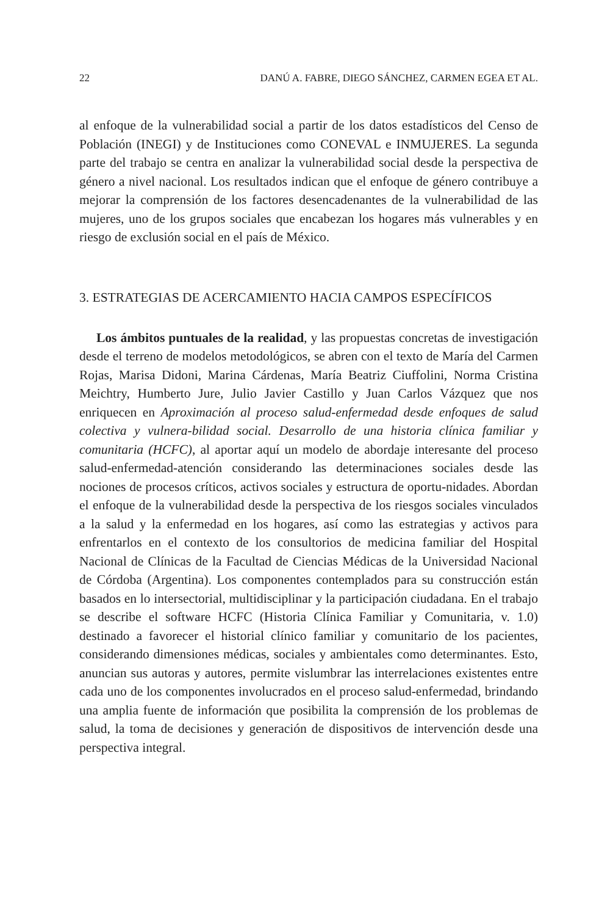22 DANÚ A. FABRE, DIEGO SÁNCHEZ, CARMEN EGEA ET AL.
al enfoque de la vulnerabilidad social a partir de los datos estadísticos del Censo de Población (INEGI) y de Instituciones como CONEVAL e INMUJERES. La segunda parte del trabajo se centra en analizar la vulnerabilidad social desde la perspectiva de género a nivel nacional. Los resultados indican que el enfoque de género contribuye a mejorar la comprensión de los factores desencadenantes de la vulnerabilidad de las mujeres, uno de los grupos sociales que encabezan los hogares más vulnerables y en riesgo de exclusión social en el país de México.
3. ESTRATEGIAS DE ACERCAMIENTO HACIA CAMPOS ESPECÍFICOS
Los ámbitos puntuales de la realidad, y las propuestas concretas de investigación desde el terreno de modelos metodológicos, se abren con el texto de María del Carmen Rojas, Marisa Didoni, Marina Cárdenas, María Beatriz Ciuffolini, Norma Cristina Meichtry, Humberto Jure, Julio Javier Castillo y Juan Carlos Vázquez que nos enriquecen en Aproximación al proceso salud-enfermedad desde enfoques de salud colectiva y vulnera-bilidad social. Desarrollo de una historia clínica familiar y comunitaria (HCFC), al aportar aquí un modelo de abordaje interesante del proceso salud-enfermedad-atención considerando las determinaciones sociales desde las nociones de procesos críticos, activos sociales y estructura de oportu-nidades. Abordan el enfoque de la vulnerabilidad desde la perspectiva de los riesgos sociales vinculados a la salud y la enfermedad en los hogares, así como las estrategias y activos para enfrentarlos en el contexto de los consultorios de medicina familiar del Hospital Nacional de Clínicas de la Facultad de Ciencias Médicas de la Universidad Nacional de Córdoba (Argentina). Los componentes contemplados para su construcción están basados en lo intersectorial, multidisciplinar y la participación ciudadana. En el trabajo se describe el software HCFC (Historia Clínica Familiar y Comunitaria, v. 1.0) destinado a favorecer el historial clínico familiar y comunitario de los pacientes, considerando dimensiones médicas, sociales y ambientales como determinantes. Esto, anuncian sus autoras y autores, permite vislumbrar las interrelaciones existentes entre cada uno de los componentes involucrados en el proceso salud-enfermedad, brindando una amplia fuente de información que posibilita la comprensión de los problemas de salud, la toma de decisiones y generación de dispositivos de intervención desde una perspectiva integral.